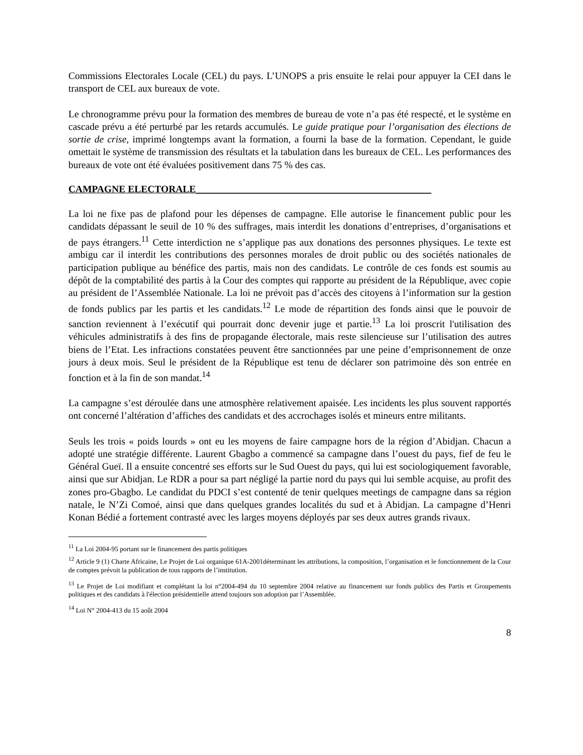Commissions Electorales Locale (CEL) du pays. L’UNOPS a pris ensuite le relai pour appuyer la CEI dans le transport de CEL aux bureaux de vote.
Le chronogramme prévu pour la formation des membres de bureau de vote n’a pas été respecté, et le système en cascade prévu a été perturbé par les retards accumulés. Le guide pratique pour l’organisation des élections de sortie de crise, imprimé longtemps avant la formation, a fourni la base de la formation. Cependant, le guide omettait le système de transmission des résultats et la tabulation dans les bureaux de CEL. Les performances des bureaux de vote ont été évaluées positivement dans 75 % des cas.
CAMPAGNE ELECTORALE________________________________________________
La loi ne fixe pas de plafond pour les dépenses de campagne. Elle autorise le financement public pour les candidats dépassant le seuil de 10 % des suffrages, mais interdit les donations d’entreprises, d’organisations et de pays étrangers.<sup>11</sup> Cette interdiction ne s’applique pas aux donations des personnes physiques. Le texte est ambigu car il interdit les contributions des personnes morales de droit public ou des sociétés nationales de participation publique au bénéfice des partis, mais non des candidats. Le contrôle de ces fonds est soumis au dépôt de la comptabilité des partis à la Cour des comptes qui rapporte au président de la République, avec copie au président de l’Assemblée Nationale. La loi ne prévoit pas d’accès des citoyens à l’information sur la gestion de fonds publics par les partis et les candidats.<sup>12</sup> Le mode de répartition des fonds ainsi que le pouvoir de sanction reviennent à l’exécutif qui pourrait donc devenir juge et partie.<sup>13</sup> La loi proscrit l'utilisation des véhicules administratifs à des fins de propagande électorale, mais reste silencieuse sur l’utilisation des autres biens de l’Etat. Les infractions constatées peuvent être sanctionnées par une peine d’emprisonnement de onze jours à deux mois. Seul le président de la République est tenu de déclarer son patrimoine dès son entrée en fonction et à la fin de son mandat.<sup>14</sup>
La campagne s’est déroulée dans une atmosphère relativement apaisée. Les incidents les plus souvent rapportés ont concerné l’altération d’affiches des candidats et des accrochages isolés et mineurs entre militants.
Seuls les trois « poids lourds » ont eu les moyens de faire campagne hors de la région d’Abidjan. Chacun a adopté une stratégie différente. Laurent Gbagbo a commencé sa campagne dans l’ouest du pays, fief de feu le Général Gueï. Il a ensuite concentré ses efforts sur le Sud Ouest du pays, qui lui est sociologiquement favorable, ainsi que sur Abidjan. Le RDR a pour sa part négligé la partie nord du pays qui lui semble acquise, au profit des zones pro-Gbagbo. Le candidat du PDCI s’est contenté de tenir quelques meetings de campagne dans sa région natale, le N’Zi Comoé, ainsi que dans quelques grandes localités du sud et à Abidjan. La campagne d’Henri Konan Bédié a fortement contrasté avec les larges moyens déployés par ses deux autres grands rivaux.
<sup>11</sup> La Loi 2004-95 portant sur le financement des partis politiques
<sup>12</sup> Article 9 (1) Charte Africaine, Le Projet de Loi organique 61A-2001déterminant les attributions, la composition, l’organisation et le fonctionnement de la Cour de comptes prévoit la publication de tous rapports de l’institution.
<sup>13</sup> Le Projet de Loi modifiant et complétant la loi n°2004-494 du 10 septembre 2004 relative au financement sur fonds publics des Partis et Groupements politiques et des candidats à l'élection présidentielle attend toujours son adoption par l’Assemblée.
<sup>14</sup> Loi N° 2004-413 du 15 août 2004
8